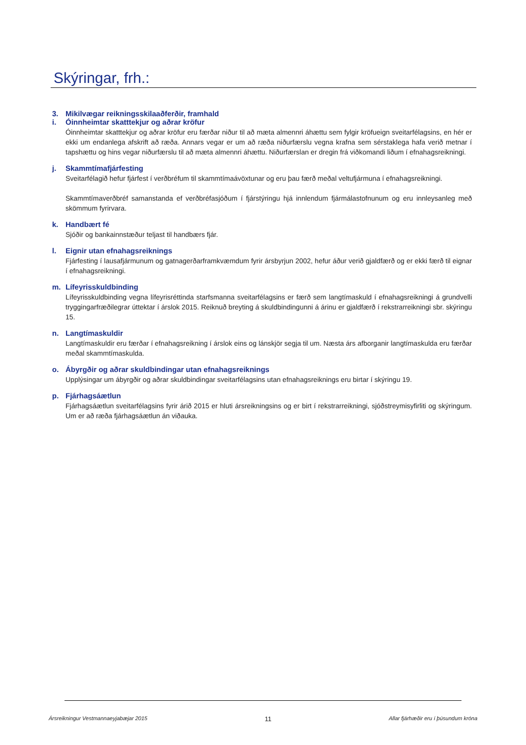Skýringar, frh.:
3. Mikilvægar reikningsskilaaðferðir, framhald
i. Óinnheimtar skatttekjur og aðrar kröfur
Óinnheimtar skatttekjur og aðrar kröfur eru færðar niður til að mæta almennri áhættu sem fylgir kröfueign sveitarfélagsins, en hér er ekki um endanlega afskrift að ræða. Annars vegar er um að ræða niðurfærslu vegna krafna sem sérstaklega hafa verið metnar í tapshættu og hins vegar niðurfærslu til að mæta almennri áhættu. Niðurfærslan er dregin frá viðkomandi liðum í efnahagsreikningi.
j. Skammtímafjárfesting
Sveitarfélagið hefur fjárfest í verðbréfum til skammtímaávöxtunar og eru þau færð meðal veltufjármuna í efnahagsreikningi.
Skammtímaverðbréf samanstanda ef verðbréfasjóðum í fjárstýringu hjá innlendum fjármálastofnunum og eru innleysanleg með skömmum fyrirvara.
k. Handbært fé
Sjóðir og bankainnstæður teljast til handbærs fjár.
l. Eignir utan efnahagsreiknings
Fjárfesting í lausafjármunum og gatnagerðarframkvæmdum fyrir ársbyrjun 2002, hefur áður verið gjaldfærð og er ekki færð til eignar í efnahagsreikningi.
m. Lífeyrisskuldbinding
Lífeyrisskuldbinding vegna lífeyrisréttinda starfsmanna sveitarfélagsins er færð sem langtímaskuld í efnahagsreikningi á grundvelli tryggingarfræðilegrar úttektar í árslok 2015. Reiknuð breyting á skuldbindingunni á árinu er gjaldfærð í rekstrarreikningi sbr. skýringu 15.
n. Langtímaskuldir
Langtímaskuldir eru færðar í efnahagsreikning í árslok eins og lánskjör segja til um. Næsta árs afborganir langtímaskulda eru færðar meðal skammtímaskulda.
o. Ábyrgðir og aðrar skuldbindingar utan efnahagsreiknings
Upplýsingar um ábyrgðir og aðrar skuldbindingar sveitarfélagsins utan efnahagsreiknings eru birtar í skýringu 19.
p. Fjárhagsáætlun
Fjárhagsáætlun sveitarfélagsins fyrir árið 2015 er hluti ársreikningsins og er birt í rekstrarreikningi, sjóðstreymisyfirliti og skýringum. Um er að ræða fjárhagsáætlun án viðauka.
Ársreikningur Vestmannaeyjabæjar 2015 11 Allar fjárhæðir eru í þúsundum króna